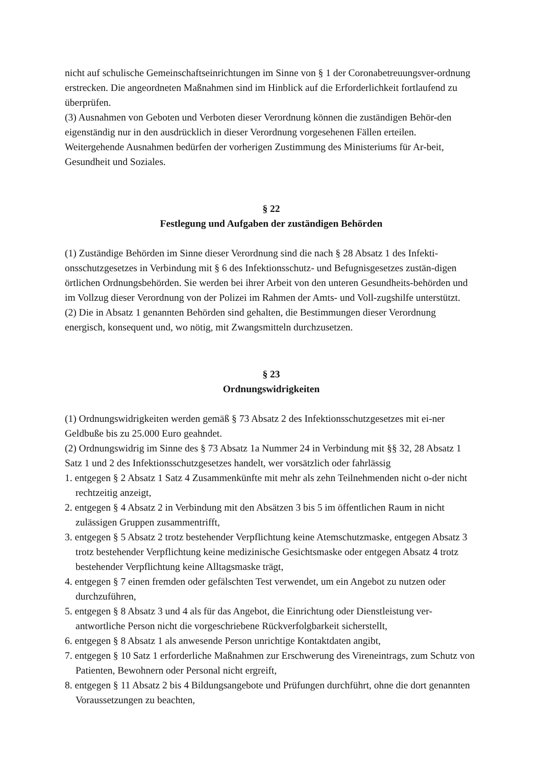nicht auf schulische Gemeinschaftseinrichtungen im Sinne von § 1 der Coronabetreuungsver-ordnung erstrecken. Die angeordneten Maßnahmen sind im Hinblick auf die Erforderlichkeit fortlaufend zu überprüfen.
(3) Ausnahmen von Geboten und Verboten dieser Verordnung können die zuständigen Behör-den eigenständig nur in den ausdrücklich in dieser Verordnung vorgesehenen Fällen erteilen. Weitergehende Ausnahmen bedürfen der vorherigen Zustimmung des Ministeriums für Ar-beit, Gesundheit und Soziales.
§ 22
Festlegung und Aufgaben der zuständigen Behörden
(1) Zuständige Behörden im Sinne dieser Verordnung sind die nach § 28 Absatz 1 des Infekti-onsschutzgesetzes in Verbindung mit § 6 des Infektionsschutz- und Befugnisgesetzes zustän-digen örtlichen Ordnungsbehörden. Sie werden bei ihrer Arbeit von den unteren Gesundheits-behörden und im Vollzug dieser Verordnung von der Polizei im Rahmen der Amts- und Voll-zugshilfe unterstützt.
(2) Die in Absatz 1 genannten Behörden sind gehalten, die Bestimmungen dieser Verordnung energisch, konsequent und, wo nötig, mit Zwangsmitteln durchzusetzen.
§ 23
Ordnungswidrigkeiten
(1) Ordnungswidrigkeiten werden gemäß § 73 Absatz 2 des Infektionsschutzgesetzes mit ei-ner Geldbuße bis zu 25.000 Euro geahndet.
(2) Ordnungswidrig im Sinne des § 73 Absatz 1a Nummer 24 in Verbindung mit §§ 32, 28 Absatz 1 Satz 1 und 2 des Infektionsschutzgesetzes handelt, wer vorsätzlich oder fahrlässig
1. entgegen § 2 Absatz 1 Satz 4 Zusammenkünfte mit mehr als zehn Teilnehmenden nicht o-der nicht rechtzeitig anzeigt,
2. entgegen § 4 Absatz 2 in Verbindung mit den Absätzen 3 bis 5 im öffentlichen Raum in nicht zulässigen Gruppen zusammentrifft,
3. entgegen § 5 Absatz 2 trotz bestehender Verpflichtung keine Atemschutzmaske, entgegen Absatz 3 trotz bestehender Verpflichtung keine medizinische Gesichtsmaske oder entgegen Absatz 4 trotz bestehender Verpflichtung keine Alltagsmaske trägt,
4. entgegen § 7 einen fremden oder gefälschten Test verwendet, um ein Angebot zu nutzen oder durchzuführen,
5. entgegen § 8 Absatz 3 und 4 als für das Angebot, die Einrichtung oder Dienstleistung ver-antwortliche Person nicht die vorgeschriebene Rückverfolgbarkeit sicherstellt,
6. entgegen § 8 Absatz 1 als anwesende Person unrichtige Kontaktdaten angibt,
7. entgegen § 10 Satz 1 erforderliche Maßnahmen zur Erschwerung des Vireneintrags, zum Schutz von Patienten, Bewohnern oder Personal nicht ergreift,
8. entgegen § 11 Absatz 2 bis 4 Bildungsangebote und Prüfungen durchführt, ohne die dort genannten Voraussetzungen zu beachten,